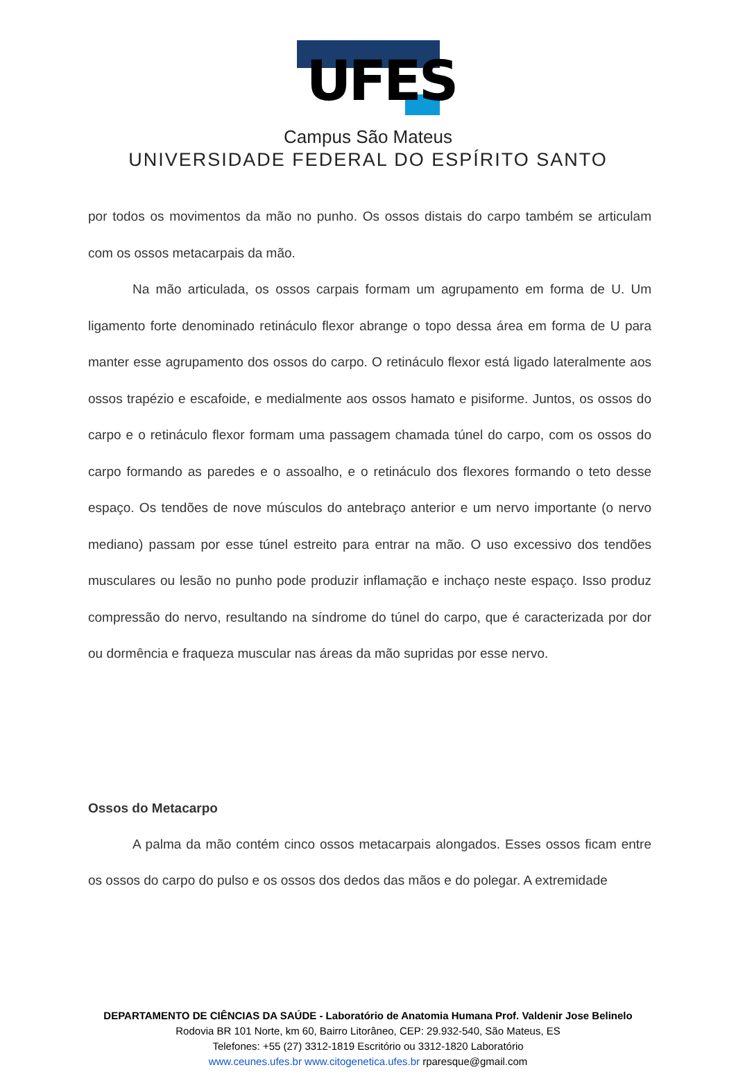UFES
Campus São Mateus
UNIVERSIDADE FEDERAL DO ESPÍRITO SANTO
por todos os movimentos da mão no punho. Os ossos distais do carpo também se articulam com os ossos metacarpais da mão.
Na mão articulada, os ossos carpais formam um agrupamento em forma de U. Um ligamento forte denominado retináculo flexor abrange o topo dessa área em forma de U para manter esse agrupamento dos ossos do carpo. O retináculo flexor está ligado lateralmente aos ossos trapézio e escafoide, e medialmente aos ossos hamato e pisiforme. Juntos, os ossos do carpo e o retináculo flexor formam uma passagem chamada túnel do carpo, com os ossos do carpo formando as paredes e o assoalho, e o retináculo dos flexores formando o teto desse espaço. Os tendões de nove músculos do antebraço anterior e um nervo importante (o nervo mediano) passam por esse túnel estreito para entrar na mão. O uso excessivo dos tendões musculares ou lesão no punho pode produzir inflamação e inchaço neste espaço. Isso produz compressão do nervo, resultando na síndrome do túnel do carpo, que é caracterizada por dor ou dormência e fraqueza muscular nas áreas da mão supridas por esse nervo.
Ossos do Metacarpo
A palma da mão contém cinco ossos metacarpais alongados. Esses ossos ficam entre os ossos do carpo do pulso e os ossos dos dedos das mãos e do polegar. A extremidade
DEPARTAMENTO DE CIÊNCIAS DA SAÚDE - Laboratório de Anatomia Humana Prof. Valdenir Jose Belinelo
Rodovia BR 101 Norte, km 60, Bairro Litorâneo, CEP: 29.932-540, São Mateus, ES
Telefones: +55 (27) 3312-1819 Escritório ou 3312-1820 Laboratório
www.ceunes.ufes.br www.citogenetica.ufes.br rparesque@gmail.com